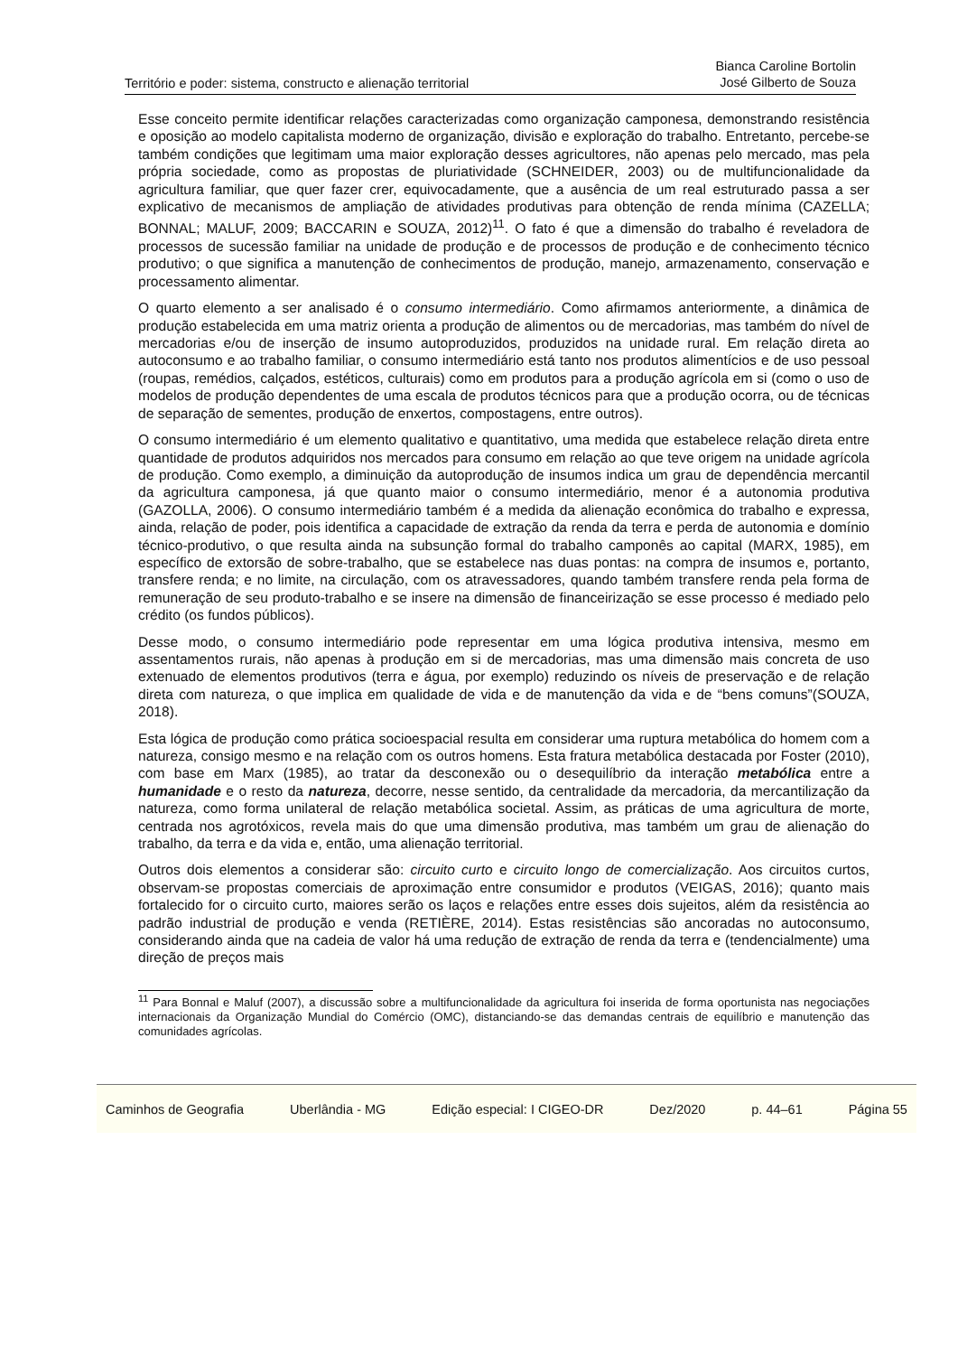Território e poder: sistema, constructo e alienação territorial Bianca Caroline Bortolin
José Gilberto de Souza
Esse conceito permite identificar relações caracterizadas como organização camponesa, demonstrando resistência e oposição ao modelo capitalista moderno de organização, divisão e exploração do trabalho. Entretanto, percebe-se também condições que legitimam uma maior exploração desses agricultores, não apenas pelo mercado, mas pela própria sociedade, como as propostas de pluriatividade (SCHNEIDER, 2003) ou de multifuncionalidade da agricultura familiar, que quer fazer crer, equivocadamente, que a ausência de um real estruturado passa a ser explicativo de mecanismos de ampliação de atividades produtivas para obtenção de renda mínima (CAZELLA; BONNAL; MALUF, 2009; BACCARIN e SOUZA, 2012)<sup>11</sup>. O fato é que a dimensão do trabalho é reveladora de processos de sucessão familiar na unidade de produção e de processos de produção e de conhecimento técnico produtivo; o que significa a manutenção de conhecimentos de produção, manejo, armazenamento, conservação e processamento alimentar.
O quarto elemento a ser analisado é o consumo intermediário. Como afirmamos anteriormente, a dinâmica de produção estabelecida em uma matriz orienta a produção de alimentos ou de mercadorias, mas também do nível de mercadorias e/ou de inserção de insumo autoproduzidos, produzidos na unidade rural. Em relação direta ao autoconsumo e ao trabalho familiar, o consumo intermediário está tanto nos produtos alimentícios e de uso pessoal (roupas, remédios, calçados, estéticos, culturais) como em produtos para a produção agrícola em si (como o uso de modelos de produção dependentes de uma escala de produtos técnicos para que a produção ocorra, ou de técnicas de separação de sementes, produção de enxertos, compostagens, entre outros).
O consumo intermediário é um elemento qualitativo e quantitativo, uma medida que estabelece relação direta entre quantidade de produtos adquiridos nos mercados para consumo em relação ao que teve origem na unidade agrícola de produção. Como exemplo, a diminuição da autoprodução de insumos indica um grau de dependência mercantil da agricultura camponesa, já que quanto maior o consumo intermediário, menor é a autonomia produtiva (GAZOLLA, 2006). O consumo intermediário também é a medida da alienação econômica do trabalho e expressa, ainda, relação de poder, pois identifica a capacidade de extração da renda da terra e perda de autonomia e domínio técnico-produtivo, o que resulta ainda na subsunção formal do trabalho camponês ao capital (MARX, 1985), em específico de extorsão de sobre-trabalho, que se estabelece nas duas pontas: na compra de insumos e, portanto, transfere renda; e no limite, na circulação, com os atravessadores, quando também transfere renda pela forma de remuneração de seu produto-trabalho e se insere na dimensão de financeirização se esse processo é mediado pelo crédito (os fundos públicos).
Desse modo, o consumo intermediário pode representar em uma lógica produtiva intensiva, mesmo em assentamentos rurais, não apenas à produção em si de mercadorias, mas uma dimensão mais concreta de uso extenuado de elementos produtivos (terra e água, por exemplo) reduzindo os níveis de preservação e de relação direta com natureza, o que implica em qualidade de vida e de manutenção da vida e de “bens comuns”(SOUZA, 2018).
Esta lógica de produção como prática socioespacial resulta em considerar uma ruptura metabólica do homem com a natureza, consigo mesmo e na relação com os outros homens. Esta fratura metabólica destacada por Foster (2010), com base em Marx (1985), ao tratar da desconexão ou o desequilíbrio da interação metabólica entre a humanidade e o resto da natureza, decorre, nesse sentido, da centralidade da mercadoria, da mercantilização da natureza, como forma unilateral de relação metabólica societal. Assim, as práticas de uma agricultura de morte, centrada nos agrotóxicos, revela mais do que uma dimensão produtiva, mas também um grau de alienação do trabalho, da terra e da vida e, então, uma alienação territorial.
Outros dois elementos a considerar são: circuito curto e circuito longo de comercialização. Aos circuitos curtos, observam-se propostas comerciais de aproximação entre consumidor e produtos (VEIGAS, 2016); quanto mais fortalecido for o circuito curto, maiores serão os laços e relações entre esses dois sujeitos, além da resistência ao padrão industrial de produção e venda (RETIÈRE, 2014). Estas resistências são ancoradas no autoconsumo, considerando ainda que na cadeia de valor há uma redução de extração de renda da terra e (tendencialmente) uma direção de preços mais
<sup>11</sup> Para Bonnal e Maluf (2007), a discussão sobre a multifuncionalidade da agricultura foi inserida de forma oportunista nas negociações internacionais da Organização Mundial do Comércio (OMC), distanciando-se das demandas centrais de equilíbrio e manutenção das comunidades agrícolas.
Caminhos de Geografia Uberlândia - MG Edição especial: I CIGEO-DR Dez/2020 p. 44–61 Página 55